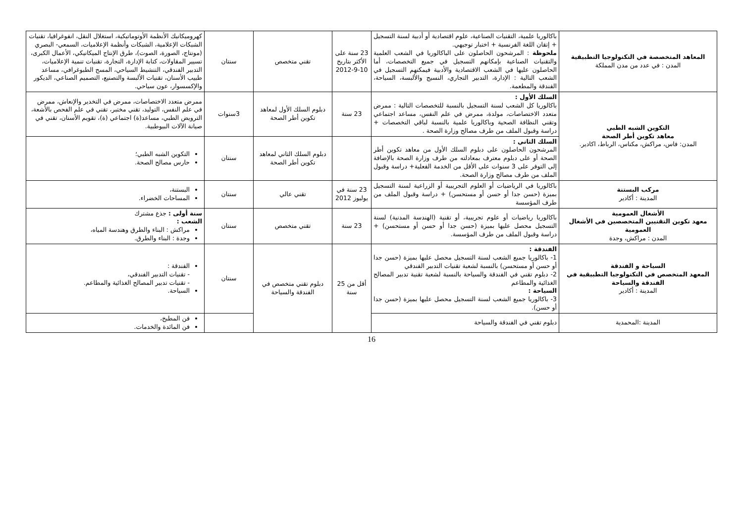| المعاهد المتخصصة في التكنولوجيا التطبيقية المدن : في عدد من مدن المملكة | باكالوريا علمية، التقنيات الصناعية، علوم اقتصادية أو أدبية لسنة التسجيل + إتقان اللغة الفرنسية + اختبار توجيهي. ملحوظة : المرشحون الحاصلون على الباكالوريا في الشعب العلمية والتقنيات الصناعية بإمكانهم التسجيل في جميع التخصصات، أما الحاصلون عليها في الشعب الاقتصادية والأدبية فيمكنهم التسجيل في الشعب التالية : الإدارة، التدبير التجاري، النسيج والألبسة، السياحة، الفندقة والمطعمة. | 23 سنة على الأكثر بتاريخ 10-9-2012 | تقني متخصص | سنتان | كهروميكانيك الأنظمة الأوتوماتيكية، استغلال النقل، انفوغرافيا، تقنيات الشبكات الإعلامية، الشبكات وأنظمة الإعلاميات، السمعي- البصري (مونتاج، الصورة، الصوت)، طرق الإنتاج الميكانيكي، الأعمال الكبرى، تسيير المقاولات، كتابة الإدارة، التجارة، تقنيات تنمية الإعلاميات، التدبير الفندقي، التنشيط السياحي، المسح الطبوغرافي، مساعد طبيب الأسنان، تقنيات الألبسة والتصنيع، التصميم الصناعي، الديكور والإكسسوار، عون سياحي. |
| التكوين الشبه الطبي معاهد تكوين أطر الصحة المدن: فاس، مراكش، مكناس، الرباط، اكادير. | السلك الأول : باكالوريا كل الشعب لسنة التسجيل بالنسبة للتخصصات التالية : ممرض متعدد الاختصاصات، مولدة، ممرض في علم النفس، مساعد اجتماعي وتقني النظافة الصحية وباكالوريا علمية بالنسبة لباقي التخصصات + دراسة وقبول الملف من طرف مصالح وزارة الصحة . | 23 سنة | دبلوم السلك الأول لمعاهد تكوين أطر الصحة | 3سنوات | ممرض متعدد الاختصاصات، ممرض في التخدير والإنعاش، ممرض في علم النفس، التوليد، تقني مختبر، تقني في علم الفحص بالأشعة، الترويض الطبي، مساعد(ة) اجتماعي (ة)، تقويم الأسنان، تقني في صيانة الآلات البيوطبية. |
| | السلك الثاني : المرشحون الحاصلون على دبلوم السلك الأول من معاهد تكوين أطر الصحة أو على دبلوم معترف بمعادلته من طرف وزارة الصحة بالإضافة إلى التوفر على 3 سنوات على الأقل من الخدمة الفعلية+ دراسة وقبول الملف من طرف مصالح وزارة الصحة. | | دبلوم السلك الثاني لمعاهد تكوين أطر الصحة | سنتان | التكوين الشبه الطبي؛ حارس مصالح الصحة. |
| مركب البستنة المدينة : أكادير | باكالوريا في الرياضيات أو العلوم التجريبية أو الزراعية لسنة التسجيل بميزة (حسن جدا أو حسن أو مستحسن) + دراسة وقبول الملف من طرف المؤسسة | 23 سنة في يوليوز 2012 | تقني عالي | سنتان | البستنة، المساحات الخضراء. |
| الأشغال العمومية معهد تكوين التقنيين المتخصصين في الأشغال العمومية المدن : مراكش، وجدة | باكالوريا رياضيات أو علوم تجريبية، أو تقنية (الهندسة المدنية) لسنة التسجيل محصل عليها بميزة (حسن جدا أو حسن أو مستحسن) + دراسة وقبول الملف من طرف المؤسسة. | 23 سنة | تقني متخصص | سنتان | سنة أولى : جذع مشترك الشعب : مراكش : البناء والطرق وهندسة المياه، وجدة : البناء والطرق. |
| السياحة و الفندقة المعهد المتخصص في التكنولوجيا التطبيقية في الفندقة والسياحة المدينة : أكادير | الفندقة : 1- باكالوريا جميع الشعب لسنة التسجيل محصل عليها بميزة (حسن جدا أو حسن أو مستحسن) بالنسبة لشعبة تقنيات التدبير الفندقي 2- دبلوم تقني في الفندقة والسياحة بالنسبة لشعبة تقنية تدبير المصالح الغذائية والمطاعم السياحة : 3- باكالوريا جميع الشعب لسنة التسجيل محصل عليها بميزة (حسن جدا أو حسن). | أقل من 25 سنة | دبلوم تقني متخصص في الفندقة والسياحة | سنتان | الفندقة : - تقنيات التدبير الفندقي، - تقنيات تدبير المصالح الغذائية والمطاعم. السياحة. |
| المدينة :المحمدية | دبلوم تقني في الفندقة والسياحة | | | | فن المطبخ، فن المائدة والخدمات. |
16